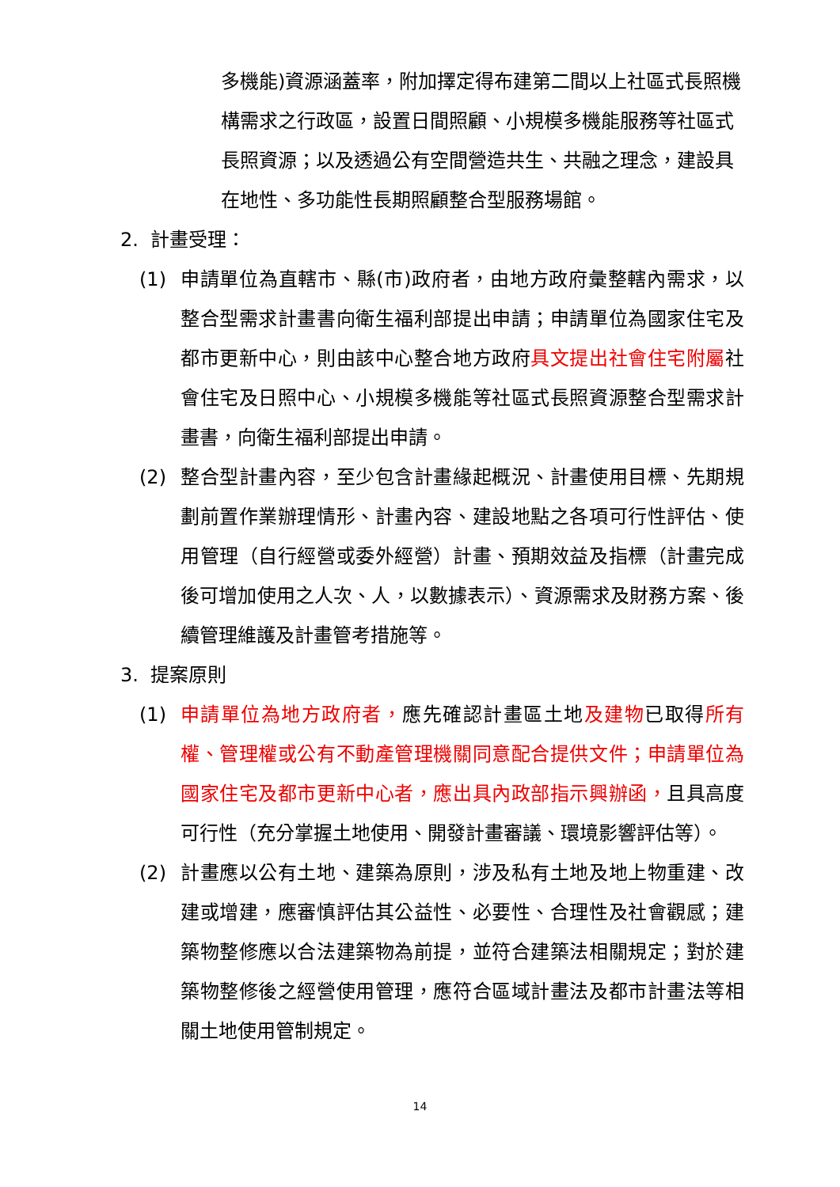多機能)資源涵蓋率，附加擇定得布建第二間以上社區式長照機構需求之行政區，設置日間照顧、小規模多機能服務等社區式長照資源；以及透過公有空間營造共生、共融之理念，建設具在地性、多功能性長期照顧整合型服務場館。
2. 計畫受理：
(1) 申請單位為直轄市、縣(市)政府者，由地方政府彙整轄內需求，以整合型需求計畫書向衛生福利部提出申請；申請單位為國家住宅及都市更新中心，則由該中心整合地方政府具文提出社會住宅附屬社會住宅及日照中心、小規模多機能等社區式長照資源整合型需求計畫書，向衛生福利部提出申請。
(2) 整合型計畫內容，至少包含計畫緣起概況、計畫使用目標、先期規劃前置作業辦理情形、計畫內容、建設地點之各項可行性評估、使用管理（自行經營或委外經營）計畫、預期效益及指標（計畫完成後可增加使用之人次、人，以數據表示）、資源需求及財務方案、後續管理維護及計畫管考措施等。
3. 提案原則
(1) 申請單位為地方政府者，應先確認計畫區土地及建物已取得所有權、管理權或公有不動產管理機關同意配合提供文件；申請單位為國家住宅及都市更新中心者，應出具內政部指示興辦函，且具高度可行性（充分掌握土地使用、開發計畫審議、環境影響評估等）。
(2) 計畫應以公有土地、建築為原則，涉及私有土地及地上物重建、改建或增建，應審慎評估其公益性、必要性、合理性及社會觀感；建築物整修應以合法建築物為前提，並符合建築法相關規定；對於建築物整修後之經營使用管理，應符合區域計畫法及都市計畫法等相關土地使用管制規定。
14